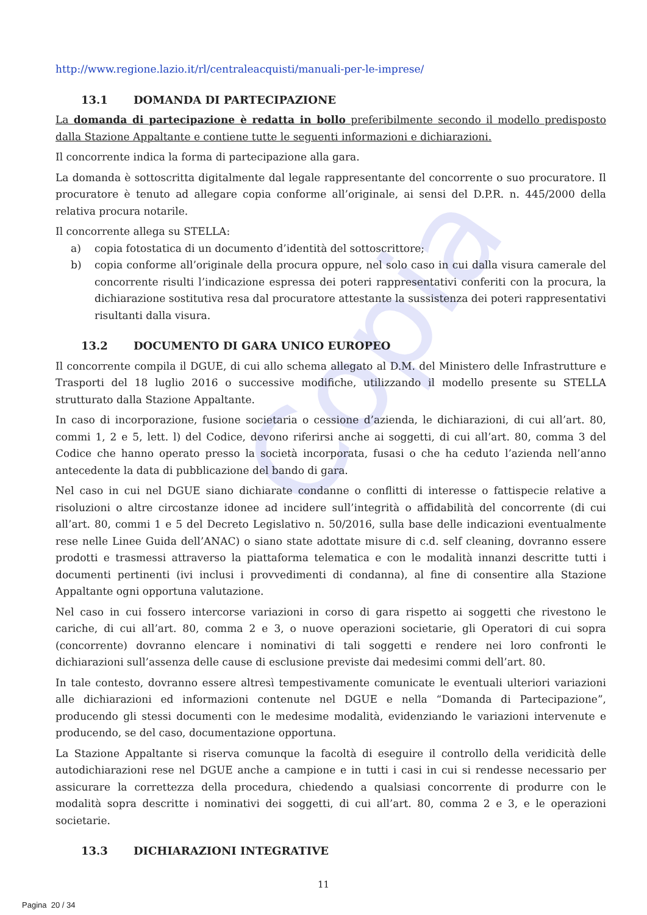Copia
http://www.regione.lazio.it/rl/centraleacquisti/manuali-per-le-imprese/
13.1 DOMANDA DI PARTECIPAZIONE
La domanda di partecipazione è redatta in bollo preferibilmente secondo il modello predisposto dalla Stazione Appaltante e contiene tutte le seguenti informazioni e dichiarazioni.
Il concorrente indica la forma di partecipazione alla gara.
La domanda è sottoscritta digitalmente dal legale rappresentante del concorrente o suo procuratore. Il procuratore è tenuto ad allegare copia conforme all’originale, ai sensi del D.P.R. n. 445/2000 della relativa procura notarile.
Il concorrente allega su STELLA:
a) copia fotostatica di un documento d’identità del sottoscrittore;
b) copia conforme all’originale della procura oppure, nel solo caso in cui dalla visura camerale del concorrente risulti l’indicazione espressa dei poteri rappresentativi conferiti con la procura, la dichiarazione sostitutiva resa dal procuratore attestante la sussistenza dei poteri rappresentativi risultanti dalla visura.
13.2 DOCUMENTO DI GARA UNICO EUROPEO
Il concorrente compila il DGUE, di cui allo schema allegato al D.M. del Ministero delle Infrastrutture e Trasporti del 18 luglio 2016 o successive modifiche, utilizzando il modello presente su STELLA strutturato dalla Stazione Appaltante.
In caso di incorporazione, fusione societaria o cessione d’azienda, le dichiarazioni, di cui all’art. 80, commi 1, 2 e 5, lett. l) del Codice, devono riferirsi anche ai soggetti, di cui all’art. 80, comma 3 del Codice che hanno operato presso la società incorporata, fusasi o che ha ceduto l’azienda nell’anno antecedente la data di pubblicazione del bando di gara.
Nel caso in cui nel DGUE siano dichiarate condanne o conflitti di interesse o fattispecie relative a risoluzioni o altre circostanze idonee ad incidere sull’integrità o affidabilità del concorrente (di cui all’art. 80, commi 1 e 5 del Decreto Legislativo n. 50/2016, sulla base delle indicazioni eventualmente rese nelle Linee Guida dell’ANAC) o siano state adottate misure di c.d. self cleaning, dovranno essere prodotti e trasmessi attraverso la piattaforma telematica e con le modalità innanzi descritte tutti i documenti pertinenti (ivi inclusi i provvedimenti di condanna), al fine di consentire alla Stazione Appaltante ogni opportuna valutazione.
Nel caso in cui fossero intercorse variazioni in corso di gara rispetto ai soggetti che rivestono le cariche, di cui all’art. 80, comma 2 e 3, o nuove operazioni societarie, gli Operatori di cui sopra (concorrente) dovranno elencare i nominativi di tali soggetti e rendere nei loro confronti le dichiarazioni sull’assenza delle cause di esclusione previste dai medesimi commi dell’art. 80.
In tale contesto, dovranno essere altresì tempestivamente comunicate le eventuali ulteriori variazioni alle dichiarazioni ed informazioni contenute nel DGUE e nella “Domanda di Partecipazione”, producendo gli stessi documenti con le medesime modalità, evidenziando le variazioni intervenute e producendo, se del caso, documentazione opportuna.
La Stazione Appaltante si riserva comunque la facoltà di eseguire il controllo della veridicità delle autodichiarazioni rese nel DGUE anche a campione e in tutti i casi in cui si rendesse necessario per assicurare la correttezza della procedura, chiedendo a qualsiasi concorrente di produrre con le modalità sopra descritte i nominativi dei soggetti, di cui all’art. 80, comma 2 e 3, e le operazioni societarie.
13.3 DICHIARAZIONI INTEGRATIVE
11
Pagina 20 / 34